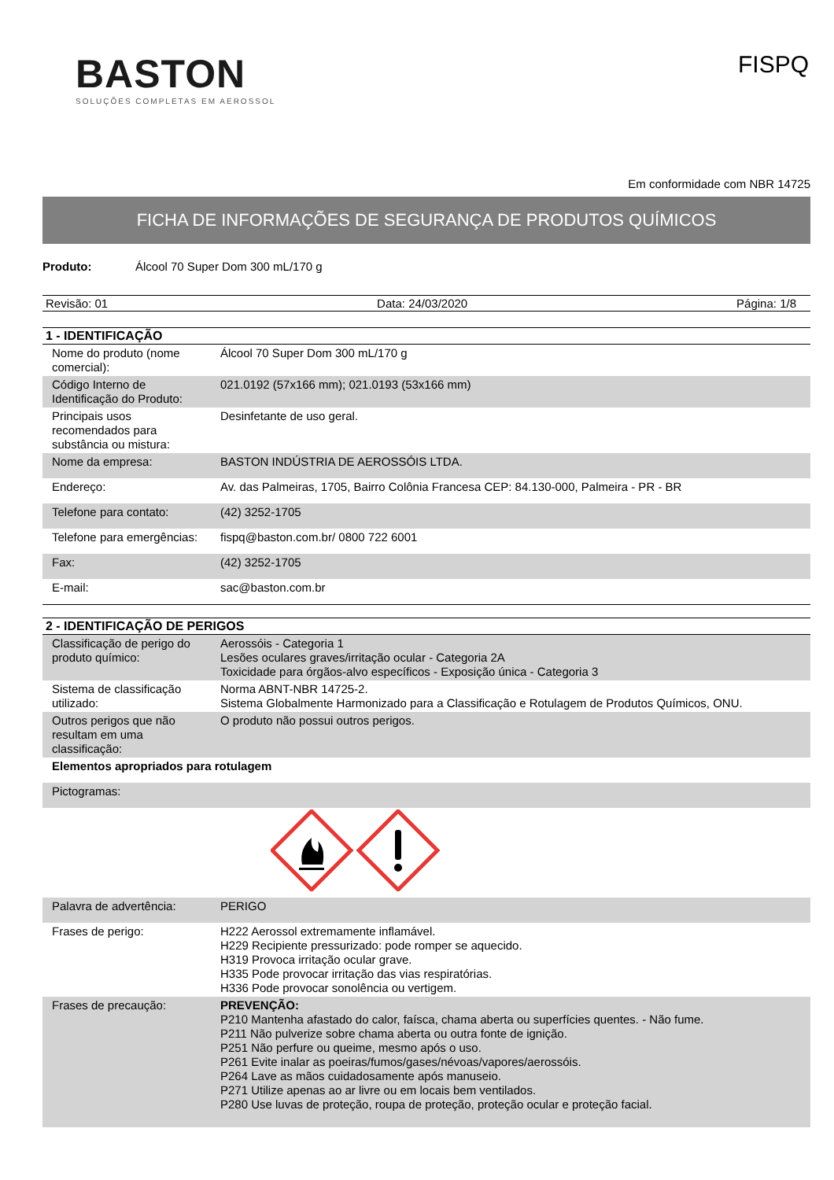BASTON
SOLUÇÕES COMPLETAS EM AEROSSOL
FISPQ
Em conformidade com NBR 14725
FICHA DE INFORMAÇÕES DE SEGURANÇA DE PRODUTOS QUÍMICOS
Produto: Álcool 70 Super Dom 300 mL/170 g
Revisão: 01 Data: 24/03/2020 Página: 1/8
1 - IDENTIFICAÇÃO
| Nome do produto (nome comercial): | Álcool 70 Super Dom 300 mL/170 g |
| Código Interno de Identificação do Produto: | 021.0192 (57x166 mm); 021.0193 (53x166 mm) |
| Principais usos recomendados para substância ou mistura: | Desinfetante de uso geral. |
| Nome da empresa: | BASTON INDÚSTRIA DE AEROSSÓIS LTDA. |
| Endereço: | Av. das Palmeiras, 1705, Bairro Colônia Francesa CEP: 84.130-000, Palmeira - PR - BR |
| Telefone para contato: | (42) 3252-1705 |
| Telefone para emergências: | fispq@baston.com.br/ 0800 722 6001 |
| Fax: | (42) 3252-1705 |
| E-mail: | sac@baston.com.br |
2 - IDENTIFICAÇÃO DE PERIGOS
| Classificação de perigo do produto químico: | Aerossóis - Categoria 1 Lesões oculares graves/irritação ocular - Categoria 2A Toxicidade para órgãos-alvo específicos - Exposição única - Categoria 3 |
| Sistema de classificação utilizado: | Norma ABNT-NBR 14725-2. Sistema Globalmente Harmonizado para a Classificação e Rotulagem de Produtos Químicos, ONU. |
| Outros perigos que não resultam em uma classificação: | O produto não possui outros perigos. |
| Elementos apropriados para rotulagem | |
| Pictogramas: | |
| Palavra de advertência: | PERIGO |
| Frases de perigo: | H222 Aerossol extremamente inflamável. H229 Recipiente pressurizado: pode romper se aquecido. H319 Provoca irritação ocular grave. H335 Pode provocar irritação das vias respiratórias. H336 Pode provocar sonolência ou vertigem. |
| Frases de precaução: | PREVENÇÃO: P210 Mantenha afastado do calor, faísca, chama aberta ou superfícies quentes. - Não fume. P211 Não pulverize sobre chama aberta ou outra fonte de ignição. P251 Não perfure ou queime, mesmo após o uso. P261 Evite inalar as poeiras/fumos/gases/névoas/vapores/aerossóis. P264 Lave as mãos cuidadosamente após manuseio. P271 Utilize apenas ao ar livre ou em locais bem ventilados. P280 Use luvas de proteção, roupa de proteção, proteção ocular e proteção facial. |